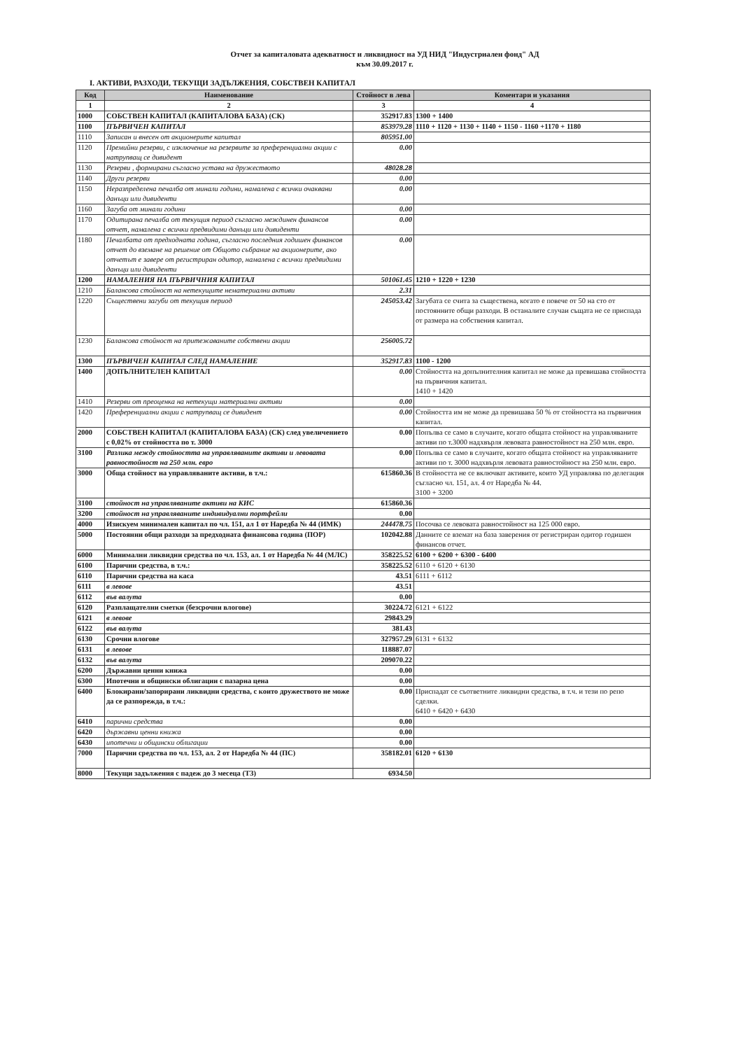Отчет за капиталовата адекватност и ликвидност на УД НИД "Индустриален фонд" АД
към 30.09.2017 г.
I. АКТИВИ, РАЗХОДИ, ТЕКУЩИ ЗАДЪЛЖЕНИЯ, СОБСТВЕН КАПИТАЛ
| Код | Наименование | Стойност в лева | Коментари и указания |
| --- | --- | --- | --- |
| 1 | 2 | 3 | 4 |
| 1000 | СОБСТВЕН КАПИТАЛ (КАПИТАЛОВА БАЗА) (СК) | 352917.83 | 1300 + 1400 |
| 1100 | ПЪРВИЧЕН КАПИТАЛ | 853979.28 | 1110 + 1120 + 1130 + 1140 + 1150 - 1160 +1170 + 1180 |
| 1110 | Записан и внесен от акционерите капитал | 805951.00 | |
| 1120 | Премийни резерви, с изключение на резервите за преференциални акции с натрупващ се дивидент | 0.00 | |
| 1130 | Резерви , формирани съгласно устава на дружеството | 48028.28 | |
| 1140 | Други резерви | 0.00 | |
| 1150 | Неразпределена печалба от минали години, намалена с всички очаквани данъци или дивиденти | 0.00 | |
| 1160 | Загуба от минали години | 0.00 | |
| 1170 | Одитирана печалба от текущия период съгласно междинен финансов отчет, намалена с всички предвидими данъци или дивиденти | 0.00 | |
| 1180 | Печалбата от предходната година, съгласно последния годишен финансов отчет до вземане на решение от Общото събрание на акционерите, ако отчетът е завере от регистриран одитор, намалена с всички предвидими данъци или дивиденти | 0.00 | |
| 1200 | НАМАЛЕНИЯ НА ПЪРВИЧНИЯ КАПИТАЛ | 501061.45 | 1210 + 1220 + 1230 |
| 1210 | Балансова стойност на нетекущите нематериални активи | 2.31 | |
| 1220 | Съществени загуби от текущия период | 245053.42 | Загубата се счита за съществена, когато е повече от 50 на сто от постоянните общи разходи. В останалите случаи същата не се приспада от размера на собствения капитал. |
| 1230 | Балансова стойност на притежаваните собствени акции | 256005.72 | |
| 1300 | ПЪРВИЧЕН КАПИТАЛ СЛЕД НАМАЛЕНИЕ | 352917.83 | 1100 - 1200 |
| 1400 | ДОПЪЛНИТЕЛЕН КАПИТАЛ | 0.00 | Стойността на допълнителния капитал не може да превишава стойността на първичния капитал. 1410 + 1420 |
| 1410 | Резерви от преоценка на нетекущи материални активи | 0.00 | |
| 1420 | Преференциални акции с натрупващ се дивидент | 0.00 | Стойността им не може да превишава 50 % от стойността на първичния капитал. |
| 2000 | СОБСТВЕН КАПИТАЛ (КАПИТАЛОВА БАЗА) (СК) след увеличението с 0,02% от стойността по т. 3000 | 0.00 | Попълва се само в случаите, когато общата стойност на управляваните активи по т.3000 надхвърля левовата равностойност на 250 млн. евро. |
| 3100 | Разлика между стойността на управляваните активи и левовата равностойност на 250 млн. евро | 0.00 | Попълва се само в случаите, когато общата стойност на управляваните активи по т. 3000 надхвърля левовата равностойност на 250 млн. евро. |
| 3000 | Обща стойност на управляваните активи, в т.ч.: | 615860.36 | В стойността не се включват активите, които УД управлява по делегация съгласно чл. 151, ал. 4 от Наредба № 44. 3100 + 3200 |
| 3100 | стойност на управляваните активи на КИС | 615860.36 | |
| 3200 | стойност на управляваните индивидуални портфейли | 0.00 | |
| 4000 | Изискуем минимален капитал по чл. 151, ал 1 от Наредба № 44 (ИМК) | 244478.75 | Посочва се левовата равностойност на 125 000 евро. |
| 5000 | Постоянни общи разходи за предходната финансова година (ПОР) | 102042.88 | Данните се вземат на база заверения от регистриран одитор годишен финансов отчет. |
| 6000 | Минимални ликвидни средства по чл. 153, ал. 1 от Наредба № 44 (МЛС) | 358225.52 | 6100 + 6200 + 6300 - 6400 |
| 6100 | Парични средства, в т.ч.: | 358225.52 | 6110 + 6120 + 6130 |
| 6110 | Парични средства на каса | 43.51 | 6111 + 6112 |
| 6111 | в левове | 43.51 | |
| 6112 | във валута | 0.00 | |
| 6120 | Разплащателни сметки (безсрочни влогове) | 30224.72 | 6121 + 6122 |
| 6121 | в левове | 29843.29 | |
| 6122 | във валута | 381.43 | |
| 6130 | Срочни влогове | 327957.29 | 6131 + 6132 |
| 6131 | в левове | 118887.07 | |
| 6132 | във валута | 209070.22 | |
| 6200 | Държавни ценни книжа | 0.00 | |
| 6300 | Ипотечни и общински облигации с пазарна цена | 0.00 | |
| 6400 | Блокирани/запорирани ликвидни средства, с които дружеството не може да се разпорежда, в т.ч.: | 0.00 | Приспадат се съответните ликвидни средства, в т.ч. и тези по репо сделки. 6410 + 6420 + 6430 |
| 6410 | парични средства | 0.00 | |
| 6420 | държавни ценни книжа | 0.00 | |
| 6430 | ипотечни и общински облигации | 0.00 | |
| 7000 | Парични средства по чл. 153, ал. 2 от Наредба № 44 (ПС) | 358182.01 | 6120 + 6130 |
| 8000 | Текущи задължения с падеж до 3 месеца (ТЗ) | 6934.50 | |